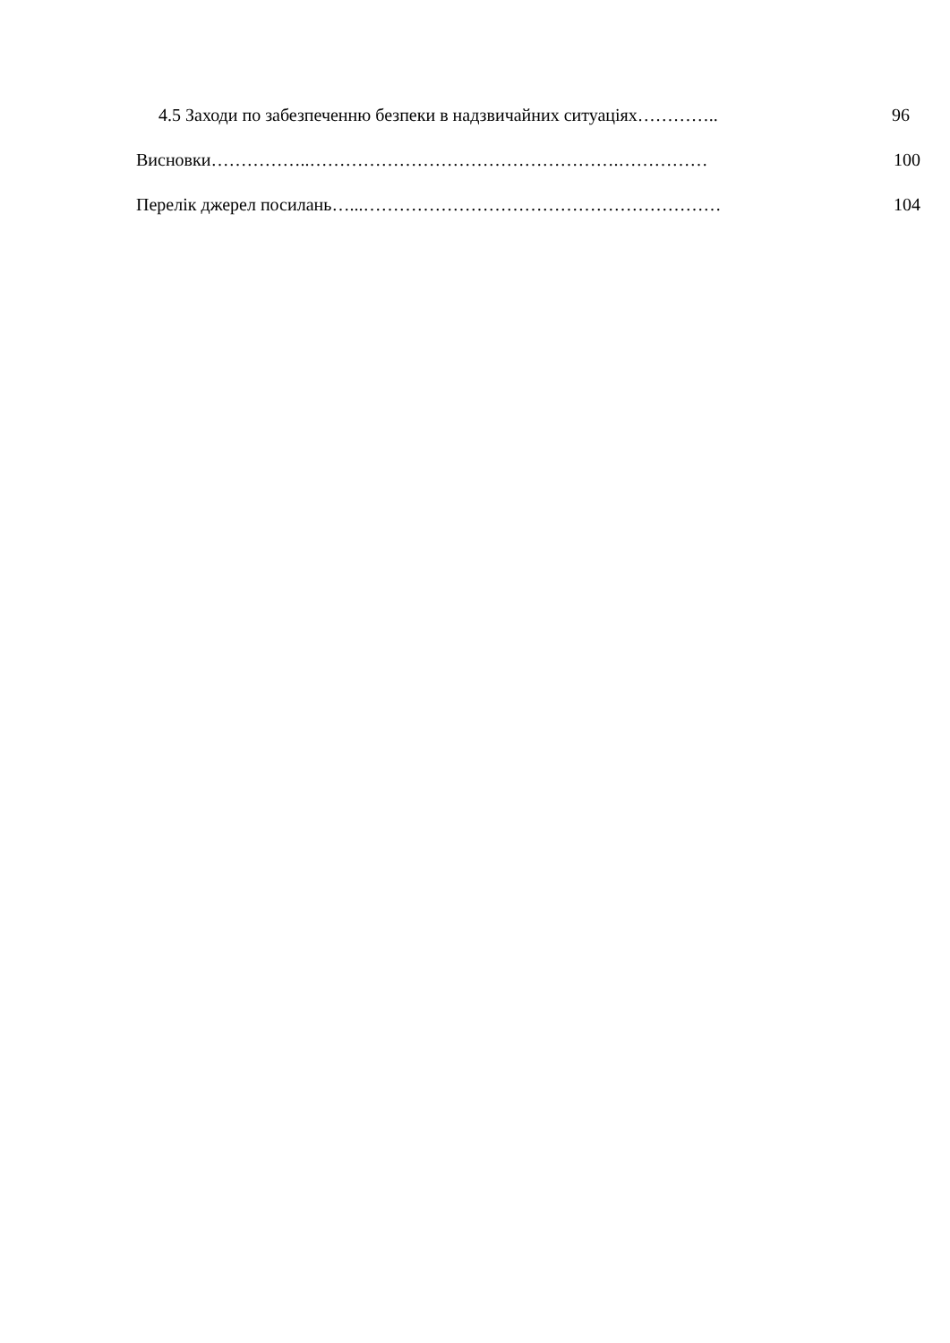4.5 Заходи по забезпеченню безпеки в надзвичайних ситуаціях………….. 96
Висновки……………..…………………………………………….…………… 100
Перелік джерел посилань…...…………………………………………………… 104